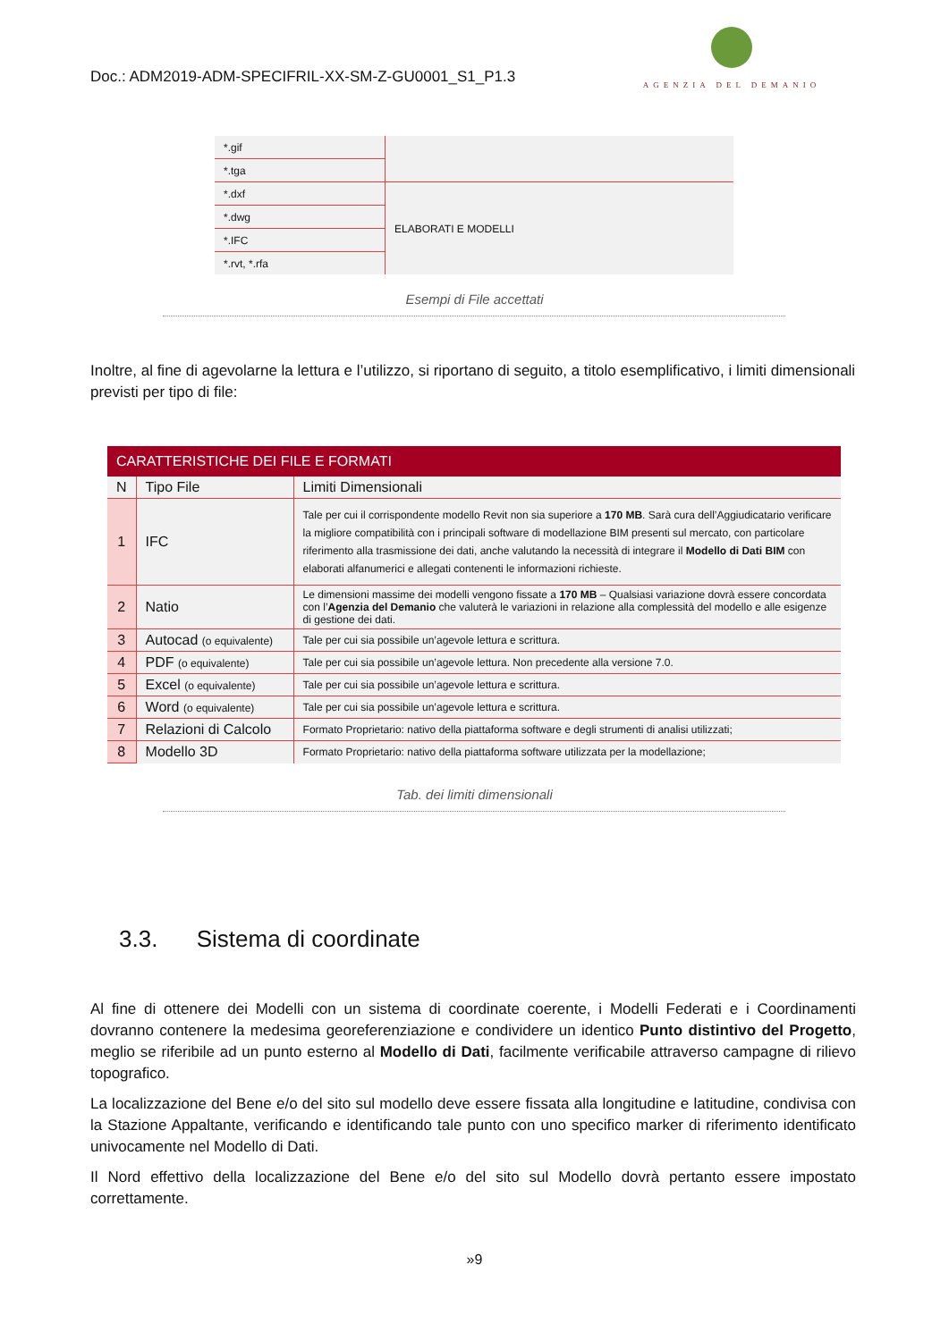Doc.: ADM2019-ADM-SPECIFRIL-XX-SM-Z-GU0001_S1_P1.3
AGENZIA DEL DEMANIO
| *.gif | |
| *.tga | |
| *.dxf | ELABORATI E MODELLI |
| *.dwg | |
| *.IFC | |
| *.rvt, *.rfa | |
Esempi di File accettati
Inoltre, al fine di agevolarne la lettura e l’utilizzo, si riportano di seguito, a titolo esemplificativo, i limiti dimensionali previsti per tipo di file:
| CARATTERISTICHE DEI FILE E FORMATI | | |
| --- | --- | --- |
| N | Tipo File | Limiti Dimensionali |
| 1 | IFC | Tale per cui il corrispondente modello Revit non sia superiore a 170 MB . Sarà cura dell’Aggiudicatario verificare la migliore compatibilità con i principali software di modellazione BIM presenti sul mercato, con particolare riferimento alla trasmissione dei dati, anche valutando la necessità di integrare il Modello di Dati BIM con elaborati alfanumerici e allegati contenenti le informazioni richieste. |
| 2 | Natio | Le dimensioni massime dei modelli vengono fissate a 170 MB – Qualsiasi variazione dovrà essere concordata con l’ Agenzia del Demanio che valuterà le variazioni in relazione alla complessità del modello e alle esigenze di gestione dei dati. |
| 3 | Autocad (o equivalente) | Tale per cui sia possibile un’agevole lettura e scrittura. |
| 4 | PDF (o equivalente) | Tale per cui sia possibile un’agevole lettura. Non precedente alla versione 7.0. |
| 5 | Excel (o equivalente) | Tale per cui sia possibile un’agevole lettura e scrittura. |
| 6 | Word (o equivalente) | Tale per cui sia possibile un’agevole lettura e scrittura. |
| 7 | Relazioni di Calcolo | Formato Proprietario: nativo della piattaforma software e degli strumenti di analisi utilizzati; |
| 8 | Modello 3D | Formato Proprietario: nativo della piattaforma software utilizzata per la modellazione; |
Tab. dei limiti dimensionali
3.3. Sistema di coordinate
Al fine di ottenere dei Modelli con un sistema di coordinate coerente, i Modelli Federati e i Coordinamenti dovranno contenere la medesima georeferenziazione e condividere un identico Punto distintivo del Progetto, meglio se riferibile ad un punto esterno al Modello di Dati, facilmente verificabile attraverso campagne di rilievo topografico.
La localizzazione del Bene e/o del sito sul modello deve essere fissata alla longitudine e latitudine, condivisa con la Stazione Appaltante, verificando e identificando tale punto con uno specifico marker di riferimento identificato univocamente nel Modello di Dati.
Il Nord effettivo della localizzazione del Bene e/o del sito sul Modello dovrà pertanto essere impostato correttamente.
»9